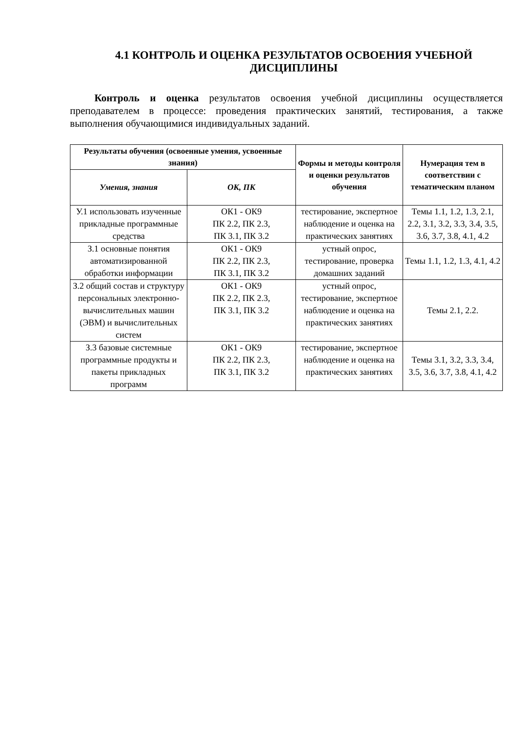4.1 КОНТРОЛЬ И ОЦЕНКА РЕЗУЛЬТАТОВ ОСВОЕНИЯ УЧЕБНОЙ ДИСЦИПЛИНЫ
Контроль и оценка результатов освоения учебной дисциплины осуществляется преподавателем в процессе: проведения практических занятий, тестирования, а также выполнения обучающимися индивидуальных заданий.
| Результаты обучения (освоенные умения, усвоенные знания) | | Формы и методы контроля и оценки результатов обучения | Нумерация тем в соответствии с тематическим планом |
| --- | --- | --- | --- |
| Умения, знания | ОК, ПК | | |
| У.1 использовать изученные прикладные программные средства | ОК1 - ОК9 ПК 2.2, ПК 2.3, ПК 3.1, ПК 3.2 | тестирование, экспертное наблюдение и оценка на практических занятиях | Темы 1.1, 1.2, 1.3, 2.1, 2.2, 3.1, 3.2, 3.3, 3.4, 3.5, 3.6, 3.7, 3.8, 4.1, 4.2 |
| З.1 основные понятия автоматизированной обработки информации | ОК1 - ОК9 ПК 2.2, ПК 2.3, ПК 3.1, ПК 3.2 | устный опрос, тестирование, проверка домашних заданий | Темы 1.1, 1.2, 1.3, 4.1, 4.2 |
| З.2 общий состав и структуру персональных электронно-вычислительных машин (ЭВМ) и вычислительных систем | ОК1 - ОК9 ПК 2.2, ПК 2.3, ПК 3.1, ПК 3.2 | устный опрос, тестирование, экспертное наблюдение и оценка на практических занятиях | Темы 2.1, 2.2. |
| З.3 базовые системные программные продукты и пакеты прикладных программ | ОК1 - ОК9 ПК 2.2, ПК 2.3, ПК 3.1, ПК 3.2 | тестирование, экспертное наблюдение и оценка на практических занятиях | Темы 3.1, 3.2, 3.3, 3.4, 3.5, 3.6, 3.7, 3.8, 4.1, 4.2 |